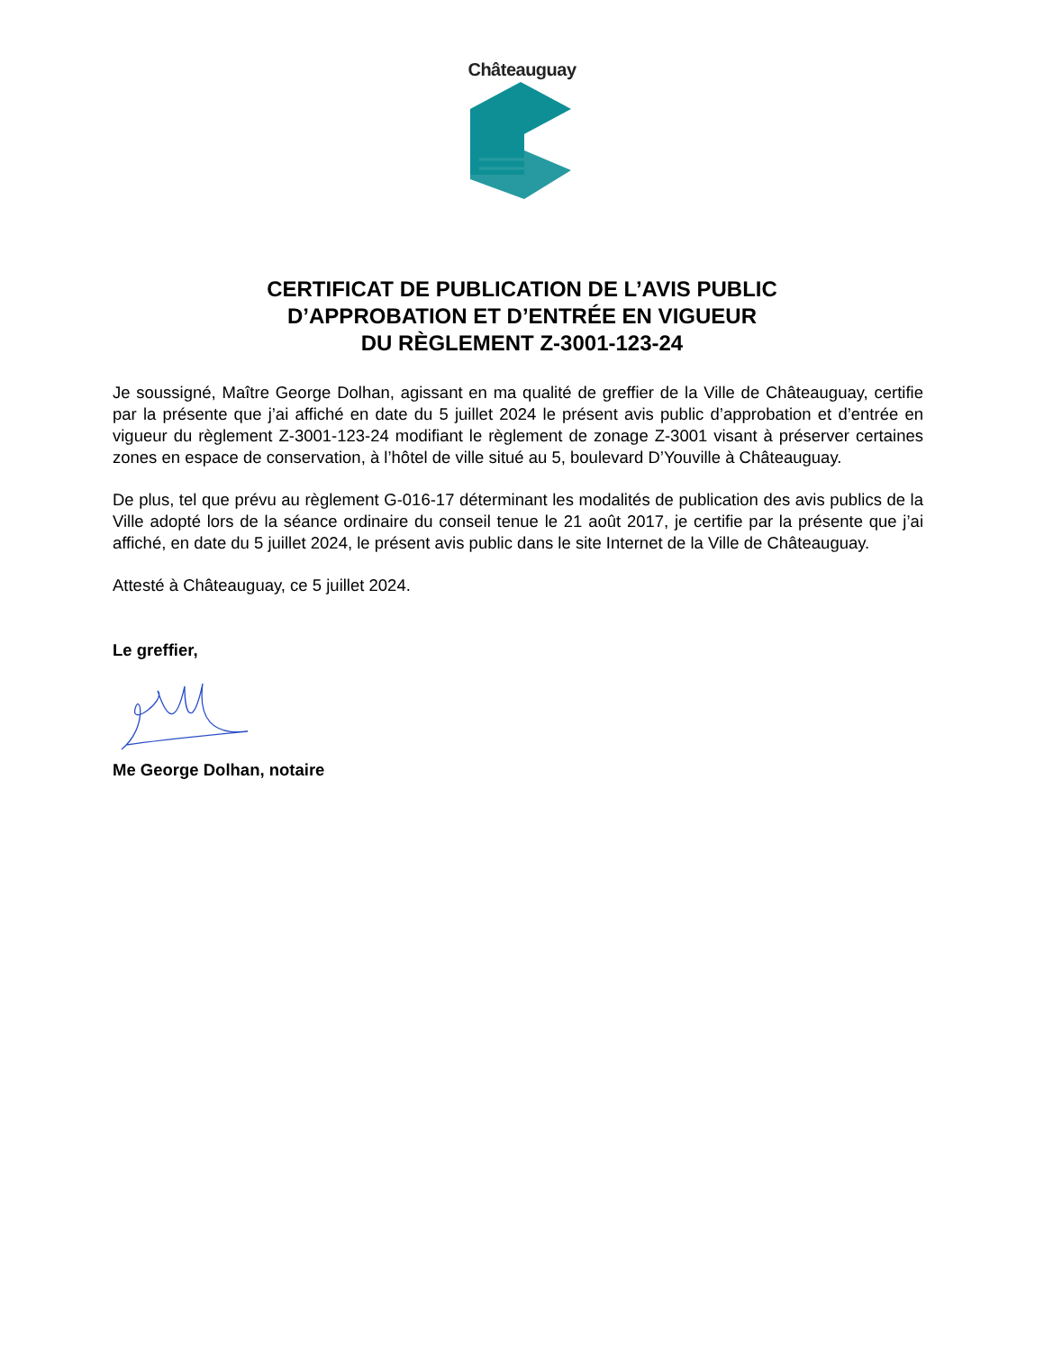Châteauguay
CERTIFICAT DE PUBLICATION DE L’AVIS PUBLIC
D’APPROBATION ET D’ENTRÉE EN VIGUEUR
DU RÈGLEMENT Z-3001-123-24
Je soussigné, Maître George Dolhan, agissant en ma qualité de greffier de la Ville de Châteauguay, certifie par la présente que j’ai affiché en date du 5 juillet 2024 le présent avis public d’approbation et d’entrée en vigueur du règlement Z-3001-123-24 modifiant le règlement de zonage Z-3001 visant à préserver certaines zones en espace de conservation, à l’hôtel de ville situé au 5, boulevard D’Youville à Châteauguay.
De plus, tel que prévu au règlement G-016-17 déterminant les modalités de publication des avis publics de la Ville adopté lors de la séance ordinaire du conseil tenue le 21 août 2017, je certifie par la présente que j’ai affiché, en date du 5 juillet 2024, le présent avis public dans le site Internet de la Ville de Châteauguay.
Attesté à Châteauguay, ce 5 juillet 2024.
Le greffier,
Me George Dolhan, notaire